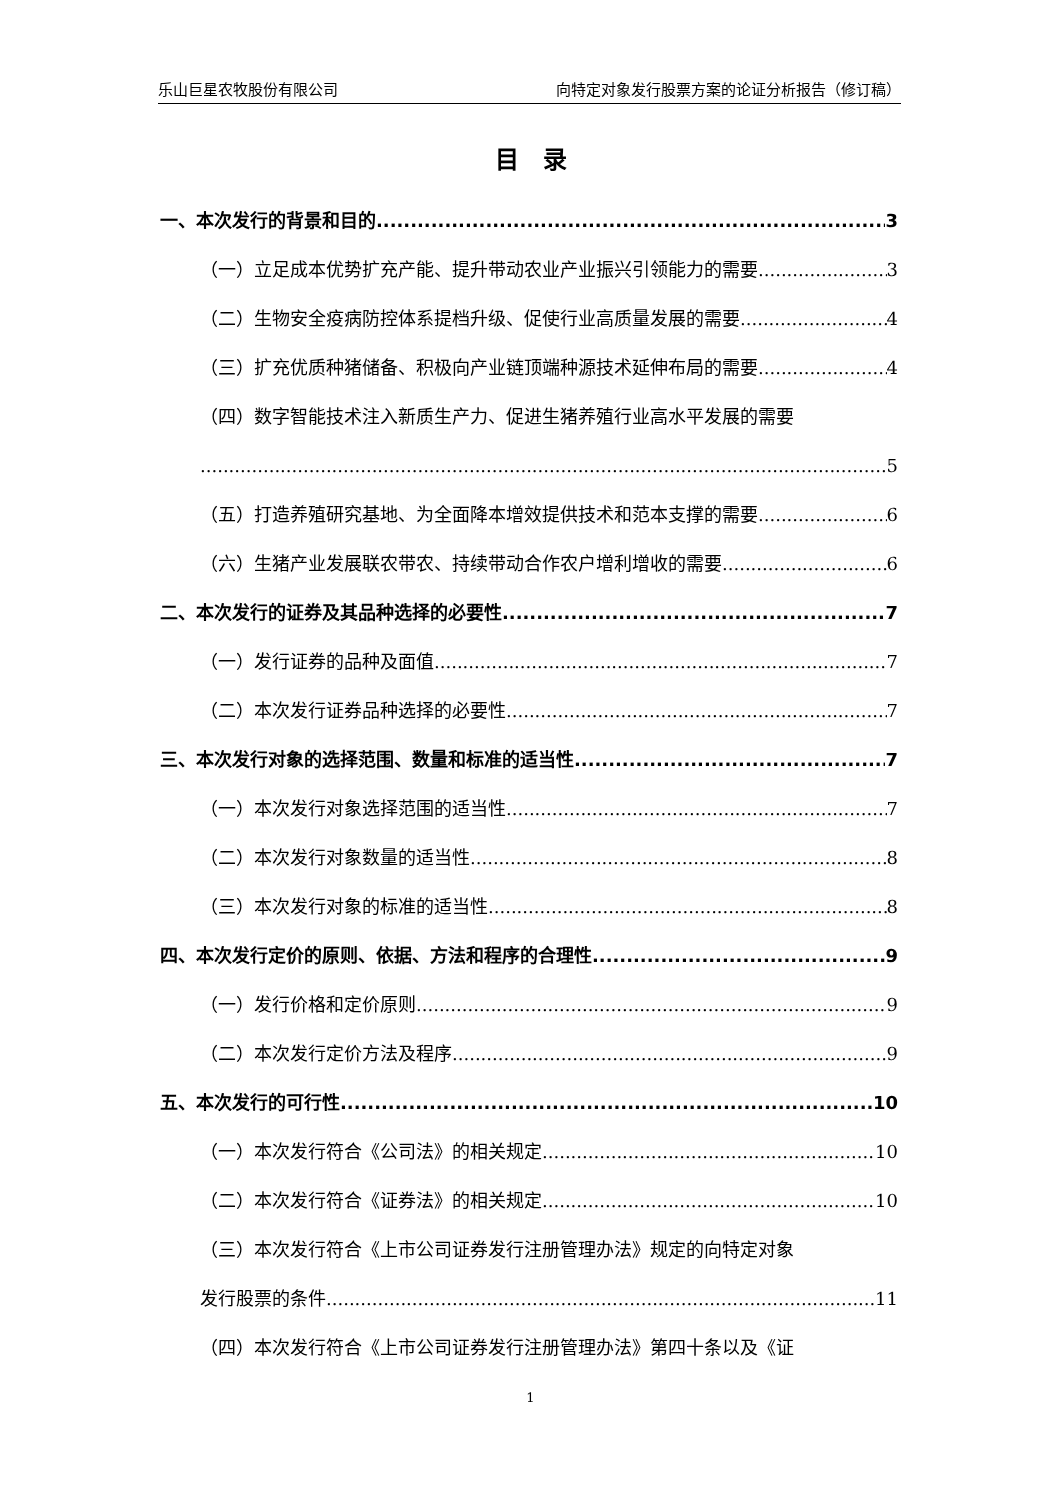乐山巨星农牧股份有限公司 向特定对象发行股票方案的论证分析报告（修订稿）
目　录
一、本次发行的背景和目的 3
（一）立足成本优势扩充产能、提升带动农业产业振兴引领能力的需要 3
（二）生物安全疫病防控体系提档升级、促使行业高质量发展的需要 4
（三）扩充优质种猪储备、积极向产业链顶端种源技术延伸布局的需要 4
（四）数字智能技术注入新质生产力、促进生猪养殖行业高水平发展的需要
5
（五）打造养殖研究基地、为全面降本增效提供技术和范本支撑的需要 6
（六）生猪产业发展联农带农、持续带动合作农户增利增收的需要 6
二、本次发行的证券及其品种选择的必要性 7
（一）发行证券的品种及面值 7
（二）本次发行证券品种选择的必要性 7
三、本次发行对象的选择范围、数量和标准的适当性 7
（一）本次发行对象选择范围的适当性 7
（二）本次发行对象数量的适当性 8
（三）本次发行对象的标准的适当性 8
四、本次发行定价的原则、依据、方法和程序的合理性 9
（一）发行价格和定价原则 9
（二）本次发行定价方法及程序 9
五、本次发行的可行性 10
（一）本次发行符合《公司法》的相关规定 10
（二）本次发行符合《证券法》的相关规定 10
（三）本次发行符合《上市公司证券发行注册管理办法》规定的向特定对象
发行股票的条件 11
（四）本次发行符合《上市公司证券发行注册管理办法》第四十条以及《证
1